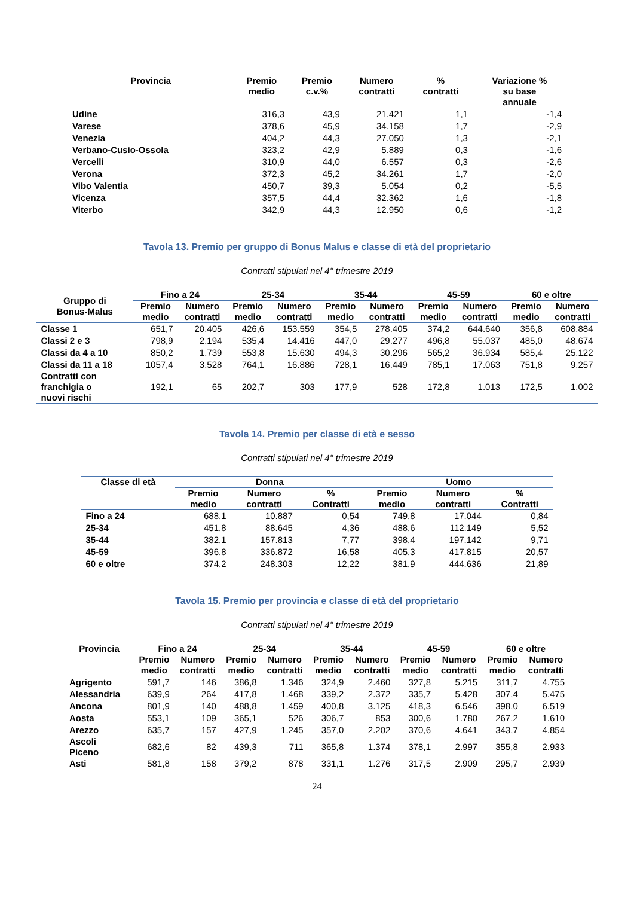| Provincia | Premio medio | Premio c.v.% | Numero contratti | % contratti | Variazione % su base annuale |
| --- | --- | --- | --- | --- | --- |
| Udine | 316,3 | 43,9 | 21.421 | 1,1 | -1,4 |
| Varese | 378,6 | 45,9 | 34.158 | 1,7 | -2,9 |
| Venezia | 404,2 | 44,3 | 27.050 | 1,3 | -2,1 |
| Verbano-Cusio-Ossola | 323,2 | 42,9 | 5.889 | 0,3 | -1,6 |
| Vercelli | 310,9 | 44,0 | 6.557 | 0,3 | -2,6 |
| Verona | 372,3 | 45,2 | 34.261 | 1,7 | -2,0 |
| Vibo Valentia | 450,7 | 39,3 | 5.054 | 0,2 | -5,5 |
| Vicenza | 357,5 | 44,4 | 32.362 | 1,6 | -1,8 |
| Viterbo | 342,9 | 44,3 | 12.950 | 0,6 | -1,2 |
Tavola 13. Premio per gruppo di Bonus Malus e classe di età del proprietario
Contratti stipulati nel 4° trimestre 2019
| Gruppo di Bonus-Malus | Fino a 24 | | 25-34 | | 35-44 | | 45-59 | | 60 e oltre | |
| --- | --- | --- | --- | --- | --- | --- | --- | --- | --- | --- |
| | Premio medio | Numero contratti | Premio medio | Numero contratti | Premio medio | Numero contratti | Premio medio | Numero contratti | Premio medio | Numero contratti |
| Classe 1 | 651,7 | 20.405 | 426,6 | 153.559 | 354,5 | 278.405 | 374,2 | 644.640 | 356,8 | 608.884 |
| Classi 2 e 3 | 798,9 | 2.194 | 535,4 | 14.416 | 447,0 | 29.277 | 496,8 | 55.037 | 485,0 | 48.674 |
| Classi da 4 a 10 | 850,2 | 1.739 | 553,8 | 15.630 | 494,3 | 30.296 | 565,2 | 36.934 | 585,4 | 25.122 |
| Classi da 11 a 18 | 1057,4 | 3.528 | 764,1 | 16.886 | 728,1 | 16.449 | 785,1 | 17.063 | 751,8 | 9.257 |
| Contratti con franchigia o nuovi rischi | 192,1 | 65 | 202,7 | 303 | 177,9 | 528 | 172,8 | 1.013 | 172,5 | 1.002 |
Tavola 14. Premio per classe di età e sesso
Contratti stipulati nel 4° trimestre 2019
| Classe di età | Donna | | | Uomo | | |
| --- | --- | --- | --- | --- | --- | --- |
| | Premio medio | Numero contratti | % Contratti | Premio medio | Numero contratti | % Contratti |
| Fino a 24 | 688,1 | 10.887 | 0,54 | 749,8 | 17.044 | 0,84 |
| 25-34 | 451,8 | 88.645 | 4,36 | 488,6 | 112.149 | 5,52 |
| 35-44 | 382,1 | 157.813 | 7,77 | 398,4 | 197.142 | 9,71 |
| 45-59 | 396,8 | 336.872 | 16,58 | 405,3 | 417.815 | 20,57 |
| 60 e oltre | 374,2 | 248.303 | 12,22 | 381,9 | 444.636 | 21,89 |
Tavola 15. Premio per provincia e classe di età del proprietario
Contratti stipulati nel 4° trimestre 2019
| Provincia | Fino a 24 | | 25-34 | | 35-44 | | 45-59 | | 60 e oltre | |
| --- | --- | --- | --- | --- | --- | --- | --- | --- | --- | --- |
| | Premio medio | Numero contratti | Premio medio | Numero contratti | Premio medio | Numero contratti | Premio medio | Numero contratti | Premio medio | Numero contratti |
| Agrigento | 591,7 | 146 | 386,8 | 1.346 | 324,9 | 2.460 | 327,8 | 5.215 | 311,7 | 4.755 |
| Alessandria | 639,9 | 264 | 417,8 | 1.468 | 339,2 | 2.372 | 335,7 | 5.428 | 307,4 | 5.475 |
| Ancona | 801,9 | 140 | 488,8 | 1.459 | 400,8 | 3.125 | 418,3 | 6.546 | 398,0 | 6.519 |
| Aosta | 553,1 | 109 | 365,1 | 526 | 306,7 | 853 | 300,6 | 1.780 | 267,2 | 1.610 |
| Arezzo | 635,7 | 157 | 427,9 | 1.245 | 357,0 | 2.202 | 370,6 | 4.641 | 343,7 | 4.854 |
| Ascoli Piceno | 682,6 | 82 | 439,3 | 711 | 365,8 | 1.374 | 378,1 | 2.997 | 355,8 | 2.933 |
| Asti | 581,8 | 158 | 379,2 | 878 | 331,1 | 1.276 | 317,5 | 2.909 | 295,7 | 2.939 |
24